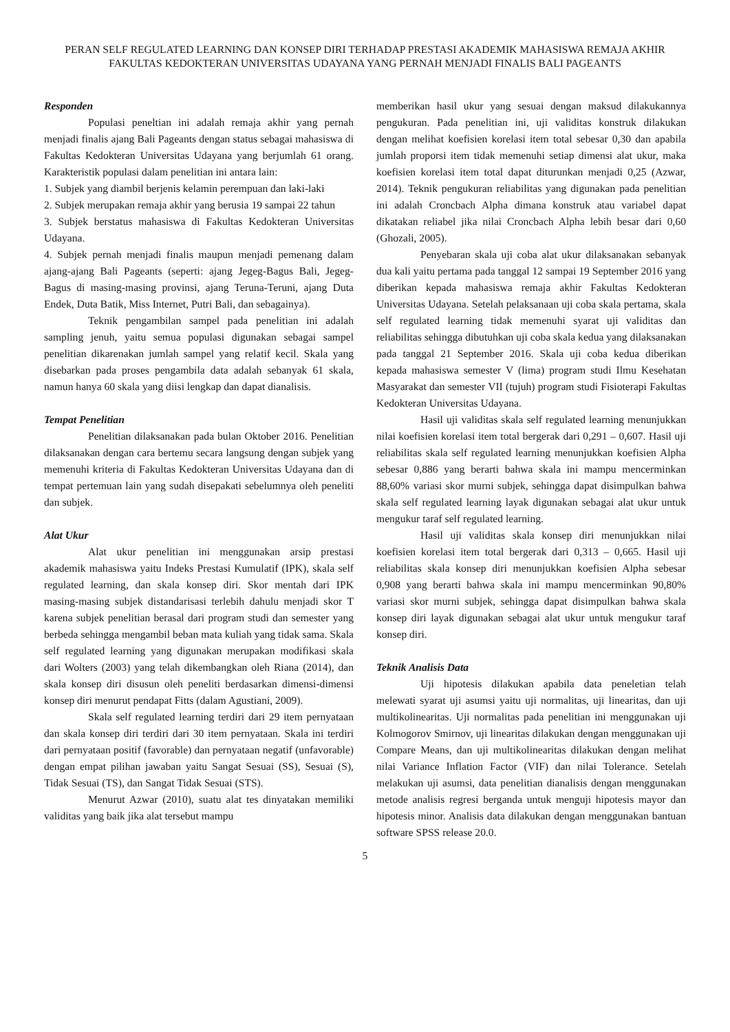PERAN SELF REGULATED LEARNING DAN KONSEP DIRI TERHADAP PRESTASI AKADEMIK MAHASISWA REMAJA AKHIR FAKULTAS KEDOKTERAN UNIVERSITAS UDAYANA YANG PERNAH MENJADI FINALIS BALI PAGEANTS
Responden
Populasi peneltian ini adalah remaja akhir yang pernah menjadi finalis ajang Bali Pageants dengan status sebagai mahasiswa di Fakultas Kedokteran Universitas Udayana yang berjumlah 61 orang. Karakteristik populasi dalam penelitian ini antara lain:
1. Subjek yang diambil berjenis kelamin perempuan dan laki-laki
2. Subjek merupakan remaja akhir yang berusia 19 sampai 22 tahun
3. Subjek berstatus mahasiswa di Fakultas Kedokteran Universitas Udayana.
4. Subjek pernah menjadi finalis maupun menjadi pemenang dalam ajang-ajang Bali Pageants (seperti: ajang Jegeg-Bagus Bali, Jegeg-Bagus di masing-masing provinsi, ajang Teruna-Teruni, ajang Duta Endek, Duta Batik, Miss Internet, Putri Bali, dan sebagainya).
Teknik pengambilan sampel pada penelitian ini adalah sampling jenuh, yaitu semua populasi digunakan sebagai sampel penelitian dikarenakan jumlah sampel yang relatif kecil. Skala yang disebarkan pada proses pengambila data adalah sebanyak 61 skala, namun hanya 60 skala yang diisi lengkap dan dapat dianalisis.
Tempat Penelitian
Penelitian dilaksanakan pada bulan Oktober 2016. Penelitian dilaksanakan dengan cara bertemu secara langsung dengan subjek yang memenuhi kriteria di Fakultas Kedokteran Universitas Udayana dan di tempat pertemuan lain yang sudah disepakati sebelumnya oleh peneliti dan subjek.
Alat Ukur
Alat ukur penelitian ini menggunakan arsip prestasi akademik mahasiswa yaitu Indeks Prestasi Kumulatif (IPK), skala self regulated learning, dan skala konsep diri. Skor mentah dari IPK masing-masing subjek distandarisasi terlebih dahulu menjadi skor T karena subjek penelitian berasal dari program studi dan semester yang berbeda sehingga mengambil beban mata kuliah yang tidak sama. Skala self regulated learning yang digunakan merupakan modifikasi skala dari Wolters (2003) yang telah dikembangkan oleh Riana (2014), dan skala konsep diri disusun oleh peneliti berdasarkan dimensi-dimensi konsep diri menurut pendapat Fitts (dalam Agustiani, 2009).
Skala self regulated learning terdiri dari 29 item pernyataan dan skala konsep diri terdiri dari 30 item pernyataan. Skala ini terdiri dari pernyataan positif (favorable) dan pernyataan negatif (unfavorable) dengan empat pilihan jawaban yaitu Sangat Sesuai (SS), Sesuai (S), Tidak Sesuai (TS), dan Sangat Tidak Sesuai (STS).
Menurut Azwar (2010), suatu alat tes dinyatakan memiliki validitas yang baik jika alat tersebut mampu
memberikan hasil ukur yang sesuai dengan maksud dilakukannya pengukuran. Pada penelitian ini, uji validitas konstruk dilakukan dengan melihat koefisien korelasi item total sebesar 0,30 dan apabila jumlah proporsi item tidak memenuhi setiap dimensi alat ukur, maka koefisien korelasi item total dapat diturunkan menjadi 0,25 (Azwar, 2014). Teknik pengukuran reliabilitas yang digunakan pada penelitian ini adalah Croncbach Alpha dimana konstruk atau variabel dapat dikatakan reliabel jika nilai Croncbach Alpha lebih besar dari 0,60 (Ghozali, 2005).
Penyebaran skala uji coba alat ukur dilaksanakan sebanyak dua kali yaitu pertama pada tanggal 12 sampai 19 September 2016 yang diberikan kepada mahasiswa remaja akhir Fakultas Kedokteran Universitas Udayana. Setelah pelaksanaan uji coba skala pertama, skala self regulated learning tidak memenuhi syarat uji validitas dan reliabilitas sehingga dibutuhkan uji coba skala kedua yang dilaksanakan pada tanggal 21 September 2016. Skala uji coba kedua diberikan kepada mahasiswa semester V (lima) program studi Ilmu Kesehatan Masyarakat dan semester VII (tujuh) program studi Fisioterapi Fakultas Kedokteran Universitas Udayana.
Hasil uji validitas skala self regulated learning menunjukkan nilai koefisien korelasi item total bergerak dari 0,291 – 0,607. Hasil uji reliabilitas skala self regulated learning menunjukkan koefisien Alpha sebesar 0,886 yang berarti bahwa skala ini mampu mencerminkan 88,60% variasi skor murni subjek, sehingga dapat disimpulkan bahwa skala self regulated learning layak digunakan sebagai alat ukur untuk mengukur taraf self regulated learning.
Hasil uji validitas skala konsep diri menunjukkan nilai koefisien korelasi item total bergerak dari 0,313 – 0,665. Hasil uji reliabilitas skala konsep diri menunjukkan koefisien Alpha sebesar 0,908 yang berarti bahwa skala ini mampu mencerminkan 90,80% variasi skor murni subjek, sehingga dapat disimpulkan bahwa skala konsep diri layak digunakan sebagai alat ukur untuk mengukur taraf konsep diri.
Teknik Analisis Data
Uji hipotesis dilakukan apabila data peneletian telah melewati syarat uji asumsi yaitu uji normalitas, uji linearitas, dan uji multikolinearitas. Uji normalitas pada penelitian ini menggunakan uji Kolmogorov Smirnov, uji linearitas dilakukan dengan menggunakan uji Compare Means, dan uji multikolinearitas dilakukan dengan melihat nilai Variance Inflation Factor (VIF) dan nilai Tolerance. Setelah melakukan uji asumsi, data penelitian dianalisis dengan menggunakan metode analisis regresi berganda untuk menguji hipotesis mayor dan hipotesis minor. Analisis data dilakukan dengan menggunakan bantuan software SPSS release 20.0.
5